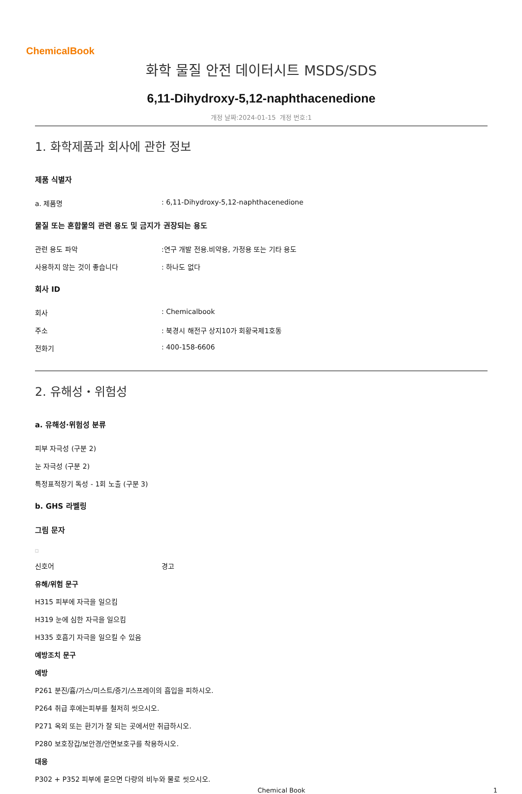ChemicalBook
화학 물질 안전 데이터시트 MSDS/SDS
6,11-Dihydroxy-5,12-naphthacenedione
개정 날짜:2024-01-15 개정 번호:1
1. 화학제품과 회사에 관한 정보
제품 식별자
a. 제품명: 6,11-Dihydroxy-5,12-naphthacenedione
물질 또는 혼합물의 관련 용도 및 금지가 권장되는 용도
관련 용도 파악:연구 개발 전용.비약용, 가정용 또는 기타 용도
사용하지 않는 것이 좋습니다: 하나도 없다
회사 ID
회사: Chemicalbook
주소: 북경시 해전구 상지10가 회황국제1호동
전화기: 400-158-6606
2. 유해성・위험성
a. 유해성·위험성 분류
피부 자극성 (구분 2)
눈 자극성 (구분 2)
특정표적장기 독성 - 1회 노출 (구분 3)
b. GHS 라벨링
그림 문자
□
신호어 경고
유해/위험 문구
H315 피부에 자극을 일으킴
H319 눈에 심한 자극을 일으킴
H335 호흡기 자극을 일으킬 수 있음
예방조치 문구
예방
P261 분진/흄/가스/미스트/증기/스프레이의 흡입을 피하시오.
P264 취급 후에는피부를 철저히 씻으시오.
P271 옥외 또는 환기가 잘 되는 곳에서만 취급하시오.
P280 보호장갑/보안경/안면보호구를 착용하시오.
대응
P302 + P352 피부에 묻으면 다량의 비누와 물로 씻으시오.
Chemical Book 1